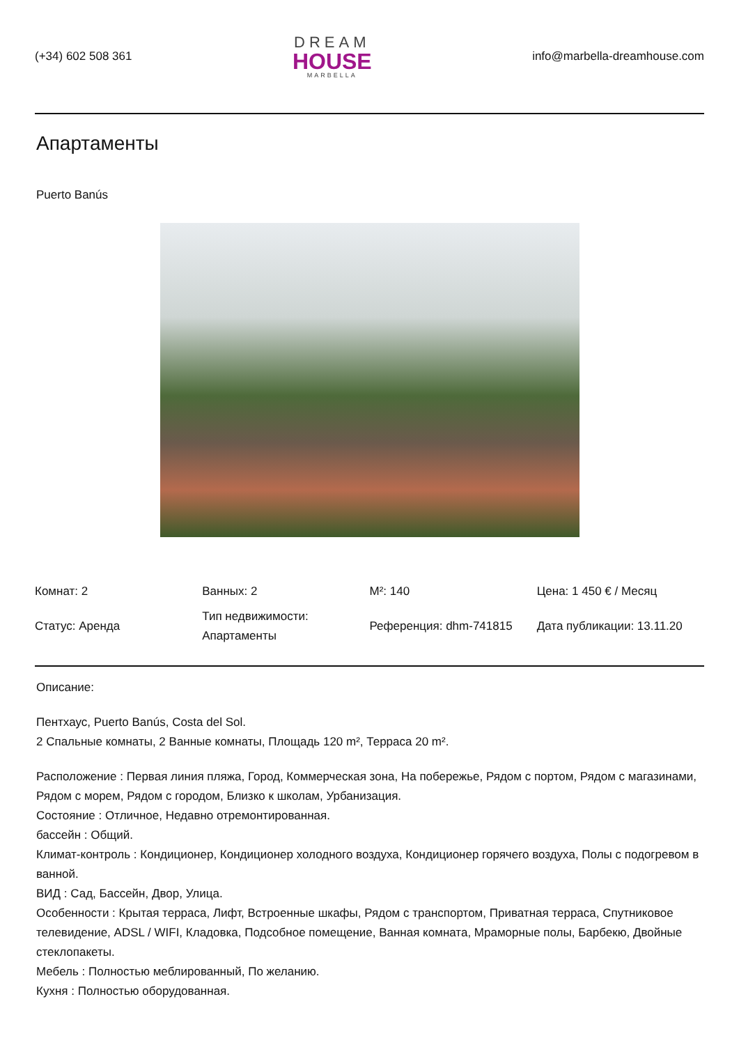(+34) 602 508 361
DREAM
HOUSE
MARBELLA
info@marbella-dreamhouse.com
Апартаменты
Puerto Banús
| Комнат: 2 | Ванных: 2 | M²: 140 | Цена: 1 450 € / Месяц |
| Статус: Аренда | Тип недвижимости: Апартаменты | Референция: dhm-741815 | Дата публикации: 13.11.20 |
Описание:
Пентхаус, Puerto Banús, Costa del Sol.
2 Спальные комнаты, 2 Ванные комнаты, Площадь 120 m², Терраса 20 m².
Расположение : Первая линия пляжа, Город, Коммерческая зона, На побережье, Рядом с портом, Рядом с магазинами, Рядом с морем, Рядом с городом, Близко к школам, Урбанизация.
Состояние : Отличное, Недавно отремонтированная.
бассейн : Общий.
Климат-контроль : Кондиционер, Кондиционер холодного воздуха, Кондиционер горячего воздуха, Полы с подогревом в ванной.
ВИД : Сад, Бассейн, Двор, Улица.
Особенности : Крытая терраса, Лифт, Встроенные шкафы, Рядом с транспортом, Приватная терраса, Спутниковое телевидение, ADSL / WIFI, Кладовка, Подсобное помещение, Ванная комната, Мраморные полы, Барбекю, Двойные стеклопакеты.
Мебель : Полностью меблированный, По желанию.
Кухня : Полностью оборудованная.